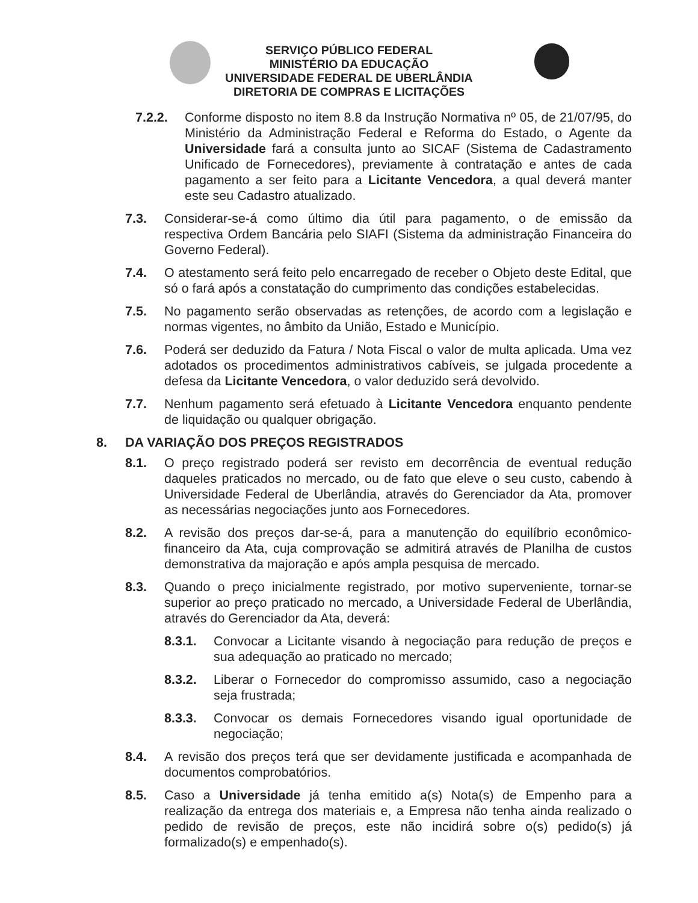SERVIÇO PÚBLICO FEDERAL
MINISTÉRIO DA EDUCAÇÃO
UNIVERSIDADE FEDERAL DE UBERLÂNDIA
DIRETORIA DE COMPRAS E LICITAÇÕES
7.2.2. Conforme disposto no item 8.8 da Instrução Normativa nº 05, de 21/07/95, do Ministério da Administração Federal e Reforma do Estado, o Agente da Universidade fará a consulta junto ao SICAF (Sistema de Cadastramento Unificado de Fornecedores), previamente à contratação e antes de cada pagamento a ser feito para a Licitante Vencedora, a qual deverá manter este seu Cadastro atualizado.
7.3. Considerar-se-á como último dia útil para pagamento, o de emissão da respectiva Ordem Bancária pelo SIAFI (Sistema da administração Financeira do Governo Federal).
7.4. O atestamento será feito pelo encarregado de receber o Objeto deste Edital, que só o fará após a constatação do cumprimento das condições estabelecidas.
7.5. No pagamento serão observadas as retenções, de acordo com a legislação e normas vigentes, no âmbito da União, Estado e Município.
7.6. Poderá ser deduzido da Fatura / Nota Fiscal o valor de multa aplicada. Uma vez adotados os procedimentos administrativos cabíveis, se julgada procedente a defesa da Licitante Vencedora, o valor deduzido será devolvido.
7.7. Nenhum pagamento será efetuado à Licitante Vencedora enquanto pendente de liquidação ou qualquer obrigação.
8. DA VARIAÇÃO DOS PREÇOS REGISTRADOS
8.1. O preço registrado poderá ser revisto em decorrência de eventual redução daqueles praticados no mercado, ou de fato que eleve o seu custo, cabendo à Universidade Federal de Uberlândia, através do Gerenciador da Ata, promover as necessárias negociações junto aos Fornecedores.
8.2. A revisão dos preços dar-se-á, para a manutenção do equilíbrio econômico-financeiro da Ata, cuja comprovação se admitirá através de Planilha de custos demonstrativa da majoração e após ampla pesquisa de mercado.
8.3. Quando o preço inicialmente registrado, por motivo superveniente, tornar-se superior ao preço praticado no mercado, a Universidade Federal de Uberlândia, através do Gerenciador da Ata, deverá:
8.3.1. Convocar a Licitante visando à negociação para redução de preços e sua adequação ao praticado no mercado;
8.3.2. Liberar o Fornecedor do compromisso assumido, caso a negociação seja frustrada;
8.3.3. Convocar os demais Fornecedores visando igual oportunidade de negociação;
8.4. A revisão dos preços terá que ser devidamente justificada e acompanhada de documentos comprobatórios.
8.5. Caso a Universidade já tenha emitido a(s) Nota(s) de Empenho para a realização da entrega dos materiais e, a Empresa não tenha ainda realizado o pedido de revisão de preços, este não incidirá sobre o(s) pedido(s) já formalizado(s) e empenhado(s).